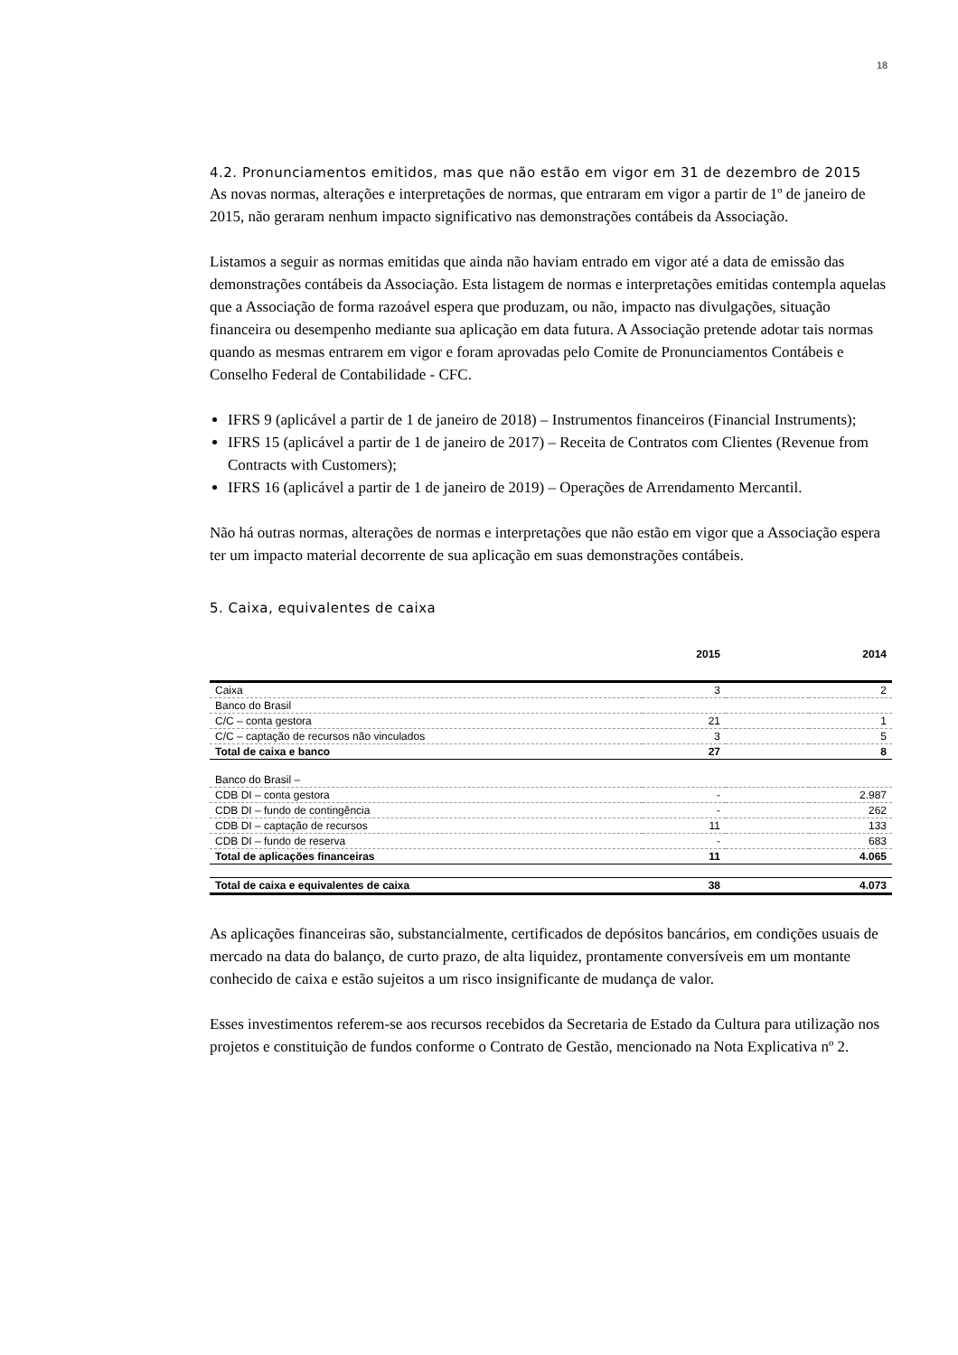18
4.2. Pronunciamentos emitidos, mas que não estão em vigor em 31 de dezembro de 2015
As novas normas, alterações e interpretações de normas, que entraram em vigor a partir de 1º de janeiro de 2015, não geraram nenhum impacto significativo nas demonstrações contábeis da Associação.
Listamos a seguir as normas emitidas que ainda não haviam entrado em vigor até a data de emissão das demonstrações contábeis da Associação. Esta listagem de normas e interpretações emitidas contempla aquelas que a Associação de forma razoável espera que produzam, ou não, impacto nas divulgações, situação financeira ou desempenho mediante sua aplicação em data futura. A Associação pretende adotar tais normas quando as mesmas entrarem em vigor e foram aprovadas pelo Comite de Pronunciamentos Contábeis e Conselho Federal de Contabilidade - CFC.
IFRS 9 (aplicável a partir de 1 de janeiro de 2018) – Instrumentos financeiros (Financial Instruments);
IFRS 15 (aplicável a partir de 1 de janeiro de 2017) – Receita de Contratos com Clientes (Revenue from Contracts with Customers);
IFRS 16 (aplicável a partir de 1 de janeiro de 2019) – Operações de Arrendamento Mercantil.
Não há outras normas, alterações de normas e interpretações que não estão em vigor que a Associação espera ter um impacto material decorrente de sua aplicação em suas demonstrações contábeis.
5. Caixa, equivalentes de caixa
| | 2015 | | 2014 |
| --- | --- | --- | --- |
| Caixa | 3 | | 2 |
| Banco do Brasil | | | |
| C/C – conta gestora | 21 | | 1 |
| C/C – captação de recursos não vinculados | 3 | | 5 |
| Total de caixa e banco | 27 | | 8 |
| Banco do Brasil – | | | |
| CDB DI – conta gestora | - | | 2.987 |
| CDB DI – fundo de contingência | - | | 262 |
| CDB DI – captação de recursos | 11 | | 133 |
| CDB DI – fundo de reserva | - | | 683 |
| Total de aplicações financeiras | 11 | | 4.065 |
| Total de caixa e equivalentes de caixa | 38 | | 4.073 |
As aplicações financeiras são, substancialmente, certificados de depósitos bancários, em condições usuais de mercado na data do balanço, de curto prazo, de alta liquidez, prontamente conversíveis em um montante conhecido de caixa e estão sujeitos a um risco insignificante de mudança de valor.
Esses investimentos referem-se aos recursos recebidos da Secretaria de Estado da Cultura para utilização nos projetos e constituição de fundos conforme o Contrato de Gestão, mencionado na Nota Explicativa nº 2.